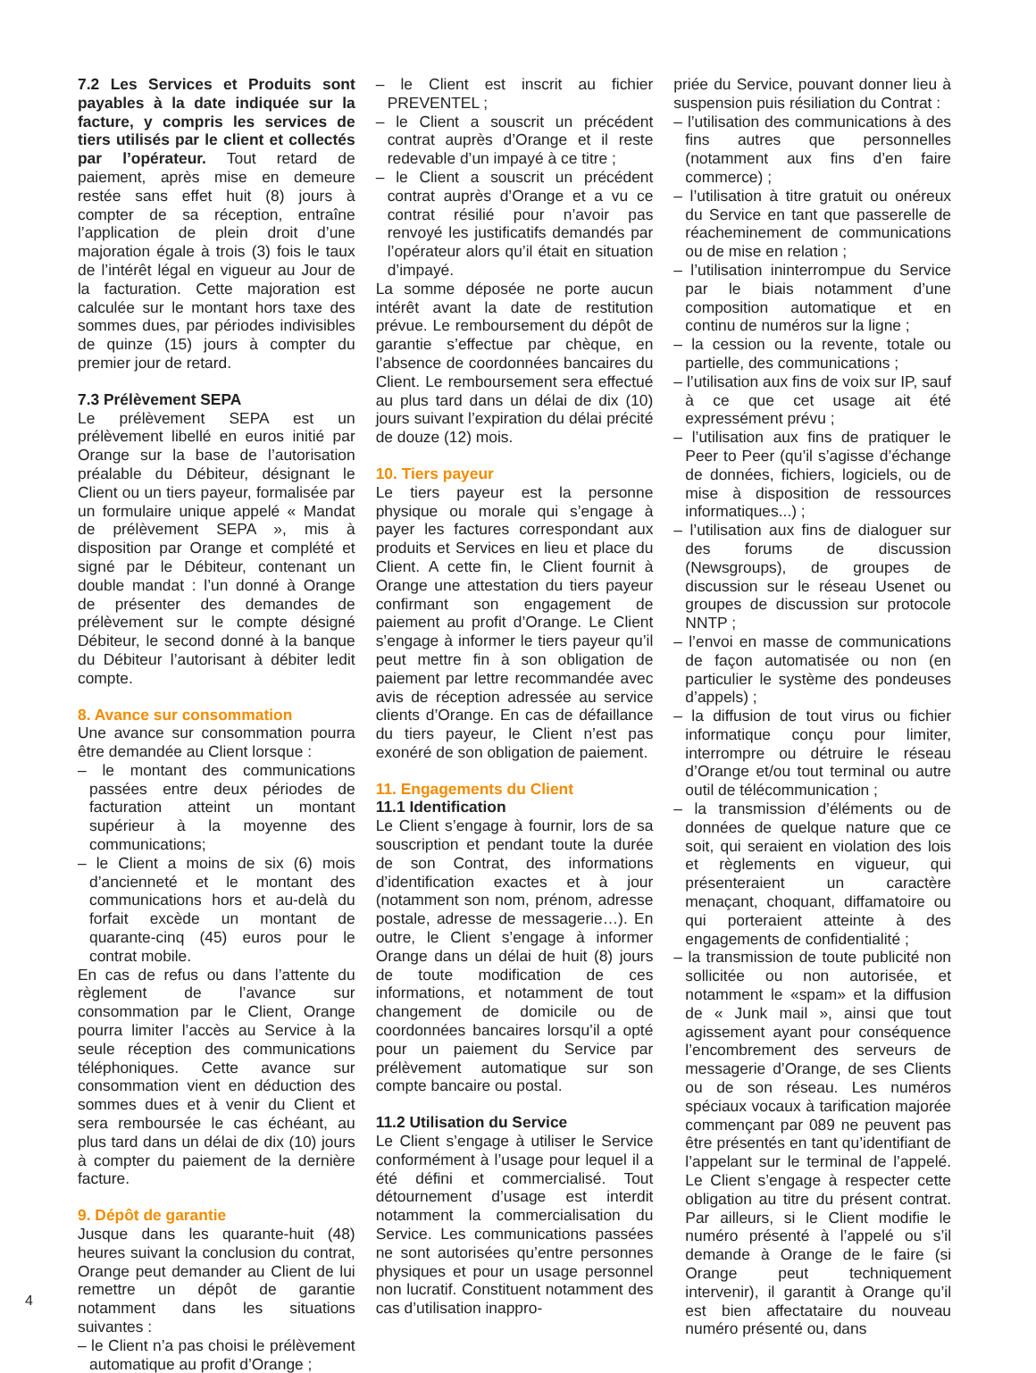7.2 Les Services et Produits sont payables à la date indiquée sur la facture, y compris les services de tiers utilisés par le client et collectés par l’opérateur. Tout retard de paiement, après mise en demeure restée sans effet huit (8) jours à compter de sa réception, entraîne l’application de plein droit d’une majoration égale à trois (3) fois le taux de l’intérêt légal en vigueur au Jour de la facturation. Cette majoration est calculée sur le montant hors taxe des sommes dues, par périodes indivisibles de quinze (15) jours à compter du premier jour de retard.
7.3 Prélèvement SEPA
Le prélèvement SEPA est un prélèvement libellé en euros initié par Orange sur la base de l’autorisation préalable du Débiteur, désignant le Client ou un tiers payeur, formalisée par un formulaire unique appelé « Mandat de prélèvement SEPA », mis à disposition par Orange et complété et signé par le Débiteur, contenant un double mandat : l’un donné à Orange de présenter des demandes de prélèvement sur le compte désigné Débiteur, le second donné à la banque du Débiteur l’autorisant à débiter ledit compte.
8. Avance sur consommation
Une avance sur consommation pourra être demandée au Client lorsque :
– le montant des communications passées entre deux périodes de facturation atteint un montant supérieur à la moyenne des communications;
– le Client a moins de six (6) mois d’ancienneté et le montant des communications hors et au-delà du forfait excède un montant de quarante-cinq (45) euros pour le contrat mobile.
En cas de refus ou dans l’attente du règlement de l’avance sur consommation par le Client, Orange pourra limiter l’accès au Service à la seule réception des communications téléphoniques. Cette avance sur consommation vient en déduction des sommes dues et à venir du Client et sera remboursée le cas échéant, au plus tard dans un délai de dix (10) jours à compter du paiement de la dernière facture.
9. Dépôt de garantie
Jusque dans les quarante-huit (48) heures suivant la conclusion du contrat, Orange peut demander au Client de lui remettre un dépôt de garantie notamment dans les situations suivantes :
– le Client n’a pas choisi le prélèvement automatique au profit d’Orange ;
– le Client est inscrit au fichier PREVENTEL ;
– le Client a souscrit un précédent contrat auprès d’Orange et il reste redevable d’un impayé à ce titre ;
– le Client a souscrit un précédent contrat auprès d’Orange et a vu ce contrat résilié pour n’avoir pas renvoyé les justificatifs demandés par l’opérateur alors qu’il était en situation d’impayé.
La somme déposée ne porte aucun intérêt avant la date de restitution prévue. Le remboursement du dépôt de garantie s’effectue par chèque, en l’absence de coordonnées bancaires du Client. Le remboursement sera effectué au plus tard dans un délai de dix (10) jours suivant l’expiration du délai précité de douze (12) mois.
10. Tiers payeur
Le tiers payeur est la personne physique ou morale qui s’engage à payer les factures correspondant aux produits et Services en lieu et place du Client. A cette fin, le Client fournit à Orange une attestation du tiers payeur confirmant son engagement de paiement au profit d’Orange. Le Client s’engage à informer le tiers payeur qu’il peut mettre fin à son obligation de paiement par lettre recommandée avec avis de réception adressée au service clients d’Orange. En cas de défaillance du tiers payeur, le Client n’est pas exonéré de son obligation de paiement.
11. Engagements du Client
11.1 Identification
Le Client s’engage à fournir, lors de sa souscription et pendant toute la durée de son Contrat, des informations d’identification exactes et à jour (notamment son nom, prénom, adresse postale, adresse de messagerie…). En outre, le Client s’engage à informer Orange dans un délai de huit (8) jours de toute modification de ces informations, et notamment de tout changement de domicile ou de coordonnées bancaires lorsqu’il a opté pour un paiement du Service par prélèvement automatique sur son compte bancaire ou postal.
11.2 Utilisation du Service
Le Client s’engage à utiliser le Service conformément à l’usage pour lequel il a été défini et commercialisé. Tout détournement d’usage est interdit notamment la commercialisation du Service. Les communications passées ne sont autorisées qu’entre personnes physiques et pour un usage personnel non lucratif. Constituent notamment des cas d’utilisation inappro-
priée du Service, pouvant donner lieu à suspension puis résiliation du Contrat :
– l’utilisation des communications à des fins autres que personnelles (notamment aux fins d’en faire commerce) ;
– l’utilisation à titre gratuit ou onéreux du Service en tant que passerelle de réacheminement de communications ou de mise en relation ;
– l’utilisation ininterrompue du Service par le biais notamment d’une composition automatique et en continu de numéros sur la ligne ;
– la cession ou la revente, totale ou partielle, des communications ;
– l’utilisation aux fins de voix sur IP, sauf à ce que cet usage ait été expressément prévu ;
– l’utilisation aux fins de pratiquer le Peer to Peer (qu’il s’agisse d’échange de données, fichiers, logiciels, ou de mise à disposition de ressources informatiques...) ;
– l’utilisation aux fins de dialoguer sur des forums de discussion (Newsgroups), de groupes de discussion sur le réseau Usenet ou groupes de discussion sur protocole NNTP ;
– l’envoi en masse de communications de façon automatisée ou non (en particulier le système des pondeuses d’appels) ;
– la diffusion de tout virus ou fichier informatique conçu pour limiter, interrompre ou détruire le réseau d’Orange et/ou tout terminal ou autre outil de télécommunication ;
– la transmission d’éléments ou de données de quelque nature que ce soit, qui seraient en violation des lois et règlements en vigueur, qui présenteraient un caractère menaçant, choquant, diffamatoire ou qui porteraient atteinte à des engagements de confidentialité ;
– la transmission de toute publicité non sollicitée ou non autorisée, et notamment le «spam» et la diffusion de « Junk mail », ainsi que tout agissement ayant pour conséquence l’encombrement des serveurs de messagerie d’Orange, de ses Clients ou de son réseau. Les numéros spéciaux vocaux à tarification majorée commençant par 089 ne peuvent pas être présentés en tant qu’identifiant de l’appelant sur le terminal de l’appelé. Le Client s’engage à respecter cette obligation au titre du présent contrat. Par ailleurs, si le Client modifie le numéro présenté à l’appelé ou s’il demande à Orange de le faire (si Orange peut techniquement intervenir), il garantit à Orange qu’il est bien affectataire du nouveau numéro présenté ou, dans
4